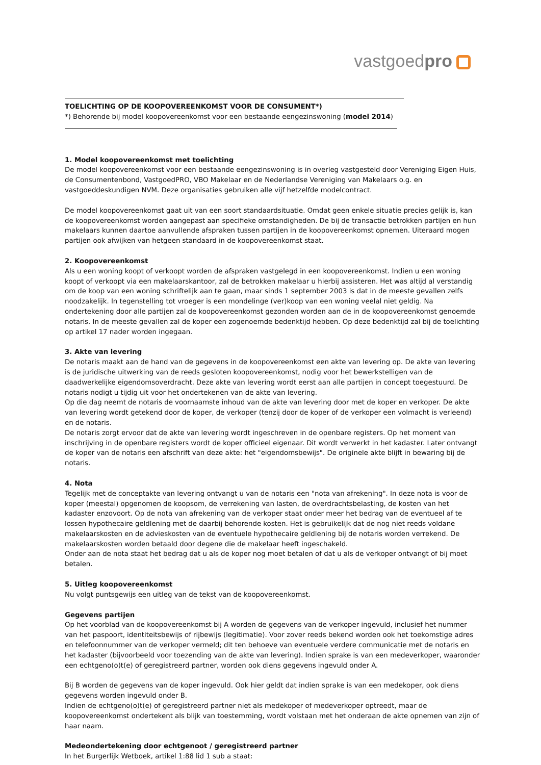vastgoedpro
TOELICHTING OP DE KOOPOVEREENKOMST VOOR DE CONSUMENT*)
*) Behorende bij model koopovereenkomst voor een bestaande eengezinswoning (model 2014)
1. Model koopovereenkomst met toelichting
De model koopovereenkomst voor een bestaande eengezinswoning is in overleg vastgesteld door Vereniging Eigen Huis, de Consumentenbond, VastgoedPRO, VBO Makelaar en de Nederlandse Vereniging van Makelaars o.g. en vastgoeddeskundigen NVM. Deze organisaties gebruiken alle vijf hetzelfde modelcontract.
De model koopovereenkomst gaat uit van een soort standaardsituatie. Omdat geen enkele situatie precies gelijk is, kan de koopovereenkomst worden aangepast aan specifieke omstandigheden. De bij de transactie betrokken partijen en hun makelaars kunnen daartoe aanvullende afspraken tussen partijen in de koopovereenkomst opnemen. Uiteraard mogen partijen ook afwijken van hetgeen standaard in de koopovereenkomst staat.
2. Koopovereenkomst
Als u een woning koopt of verkoopt worden de afspraken vastgelegd in een koopovereenkomst. Indien u een woning koopt of verkoopt via een makelaarskantoor, zal de betrokken makelaar u hierbij assisteren. Het was altijd al verstandig om de koop van een woning schriftelijk aan te gaan, maar sinds 1 september 2003 is dat in de meeste gevallen zelfs noodzakelijk. In tegenstelling tot vroeger is een mondelinge (ver)koop van een woning veelal niet geldig. Na ondertekening door alle partijen zal de koopovereenkomst gezonden worden aan de in de koopovereenkomst genoemde notaris. In de meeste gevallen zal de koper een zogenoemde bedenktijd hebben. Op deze bedenktijd zal bij de toelichting op artikel 17 nader worden ingegaan.
3. Akte van levering
De notaris maakt aan de hand van de gegevens in de koopovereenkomst een akte van levering op. De akte van levering is de juridische uitwerking van de reeds gesloten koopovereenkomst, nodig voor het bewerkstelligen van de daadwerkelijke eigendomsoverdracht. Deze akte van levering wordt eerst aan alle partijen in concept toegestuurd. De notaris nodigt u tijdig uit voor het ondertekenen van de akte van levering.
Op die dag neemt de notaris de voornaamste inhoud van de akte van levering door met de koper en verkoper. De akte van levering wordt getekend door de koper, de verkoper (tenzij door de koper of de verkoper een volmacht is verleend) en de notaris.
De notaris zorgt ervoor dat de akte van levering wordt ingeschreven in de openbare registers. Op het moment van inschrijving in de openbare registers wordt de koper officieel eigenaar. Dit wordt verwerkt in het kadaster. Later ontvangt de koper van de notaris een afschrift van deze akte: het "eigendomsbewijs". De originele akte blijft in bewaring bij de notaris.
4. Nota
Tegelijk met de conceptakte van levering ontvangt u van de notaris een "nota van afrekening". In deze nota is voor de koper (meestal) opgenomen de koopsom, de verrekening van lasten, de overdrachtsbelasting, de kosten van het kadaster enzovoort. Op de nota van afrekening van de verkoper staat onder meer het bedrag van de eventueel af te lossen hypothecaire geldlening met de daarbij behorende kosten. Het is gebruikelijk dat de nog niet reeds voldane makelaarskosten en de advieskosten van de eventuele hypothecaire geldlening bij de notaris worden verrekend. De makelaarskosten worden betaald door degene die de makelaar heeft ingeschakeld.
Onder aan de nota staat het bedrag dat u als de koper nog moet betalen of dat u als de verkoper ontvangt of bij moet betalen.
5. Uitleg koopovereenkomst
Nu volgt puntsgewijs een uitleg van de tekst van de koopovereenkomst.
Gegevens partijen
Op het voorblad van de koopovereenkomst bij A worden de gegevens van de verkoper ingevuld, inclusief het nummer van het paspoort, identiteitsbewijs of rijbewijs (legitimatie). Voor zover reeds bekend worden ook het toekomstige adres en telefoonnummer van de verkoper vermeld; dit ten behoeve van eventuele verdere communicatie met de notaris en het kadaster (bijvoorbeeld voor toezending van de akte van levering). Indien sprake is van een medeverkoper, waaronder een echtgeno(o)t(e) of geregistreerd partner, worden ook diens gegevens ingevuld onder A.
Bij B worden de gegevens van de koper ingevuld. Ook hier geldt dat indien sprake is van een medekoper, ook diens gegevens worden ingevuld onder B.
Indien de echtgeno(o)t(e) of geregistreerd partner niet als medekoper of medeverkoper optreedt, maar de koopovereenkomst ondertekent als blijk van toestemming, wordt volstaan met het onderaan de akte opnemen van zijn of haar naam.
Medeondertekening door echtgenoot / geregistreerd partner
In het Burgerlijk Wetboek, artikel 1:88 lid 1 sub a staat: